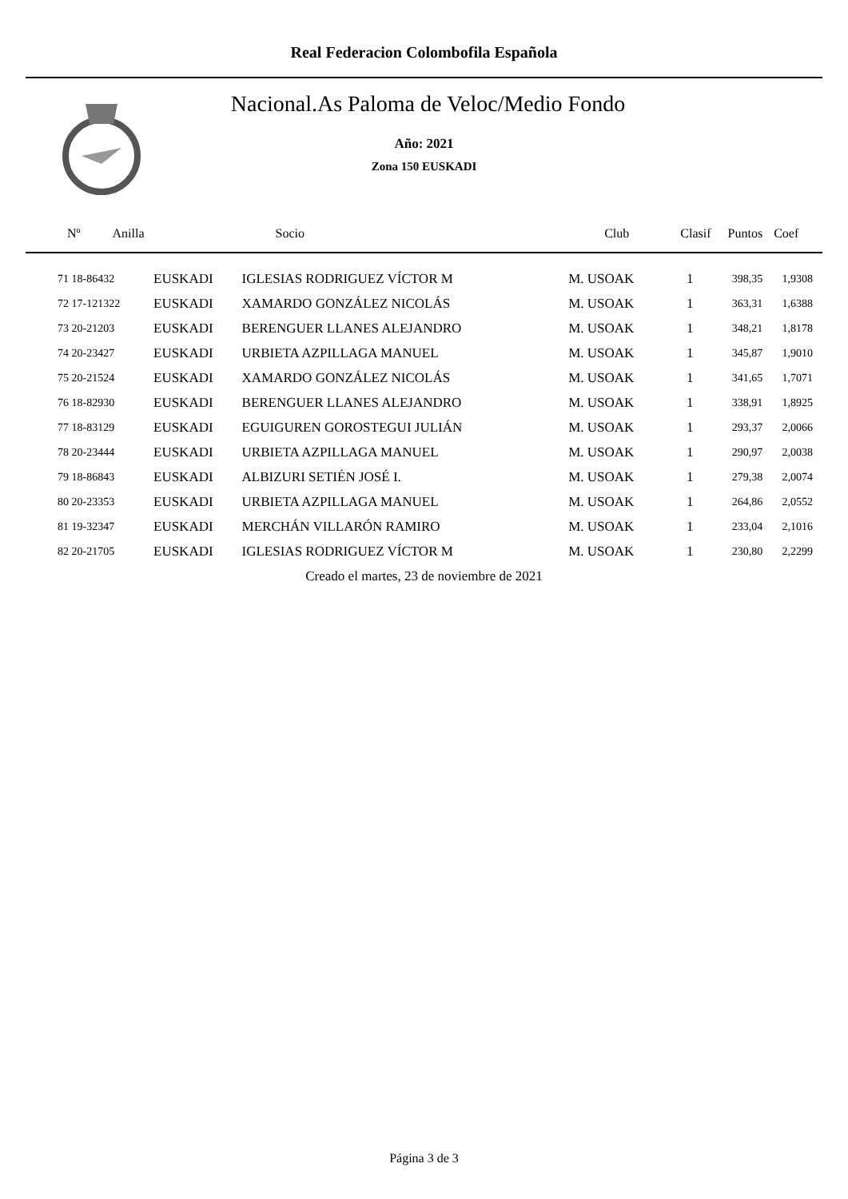Real Federacion Colombofila Española
Nacional.As Paloma de Veloc/Medio Fondo
Año: 2021
Zona 150 EUSKADI
| Nº Anilla | | Socio | Club | Clasif | Puntos | Coef |
| --- | --- | --- | --- | --- | --- | --- |
| 71 18-86432 | EUSKADI | IGLESIAS RODRIGUEZ VÍCTOR M | M. USOAK | 1 | 398,35 | 1,9308 |
| 72 17-121322 | EUSKADI | XAMARDO GONZÁLEZ NICOLÁS | M. USOAK | 1 | 363,31 | 1,6388 |
| 73 20-21203 | EUSKADI | BERENGUER LLANES ALEJANDRO | M. USOAK | 1 | 348,21 | 1,8178 |
| 74 20-23427 | EUSKADI | URBIETA AZPILLAGA MANUEL | M. USOAK | 1 | 345,87 | 1,9010 |
| 75 20-21524 | EUSKADI | XAMARDO GONZÁLEZ NICOLÁS | M. USOAK | 1 | 341,65 | 1,7071 |
| 76 18-82930 | EUSKADI | BERENGUER LLANES ALEJANDRO | M. USOAK | 1 | 338,91 | 1,8925 |
| 77 18-83129 | EUSKADI | EGUIGUREN GOROSTEGUI JULIÁN | M. USOAK | 1 | 293,37 | 2,0066 |
| 78 20-23444 | EUSKADI | URBIETA AZPILLAGA MANUEL | M. USOAK | 1 | 290,97 | 2,0038 |
| 79 18-86843 | EUSKADI | ALBIZURI SETIÉN JOSÉ I. | M. USOAK | 1 | 279,38 | 2,0074 |
| 80 20-23353 | EUSKADI | URBIETA AZPILLAGA MANUEL | M. USOAK | 1 | 264,86 | 2,0552 |
| 81 19-32347 | EUSKADI | MERCHÁN VILLARÓN RAMIRO | M. USOAK | 1 | 233,04 | 2,1016 |
| 82 20-21705 | EUSKADI | IGLESIAS RODRIGUEZ VÍCTOR M | M. USOAK | 1 | 230,80 | 2,2299 |
Creado el martes, 23 de noviembre de 2021
Página 3 de 3